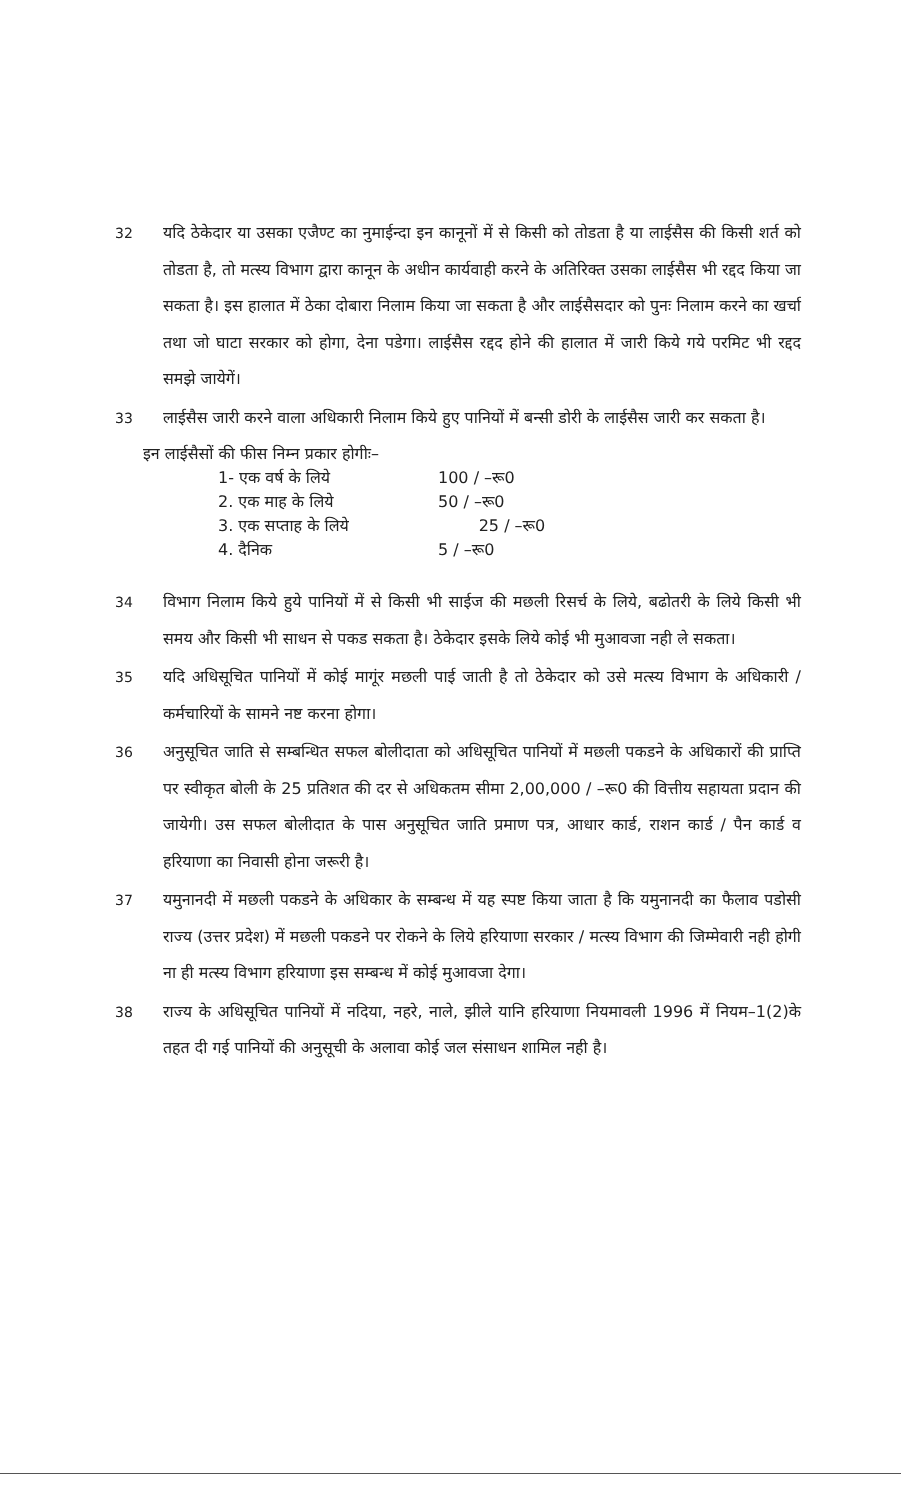32 यदि ठेकेदार या उसका एजैण्ट का नुमाईन्दा इन कानूनों में से किसी को तोडता है या लाईसैस की किसी शर्त को तोडता है, तो मत्स्य विभाग द्वारा कानून के अधीन कार्यवाही करने के अतिरिक्त उसका लाईसैस भी रद्दद किया जा सकता है। इस हालात में ठेका दोबारा निलाम किया जा सकता है और लाईसैसदार को पुनः निलाम करने का खर्चा तथा जो घाटा सरकार को होगा, देना पडेगा। लाईसैस रद्दद होने की हालात में जारी किये गये परमिट भी रद्दद समझे जायेगें।
33 लाईसैस जारी करने वाला अधिकारी निलाम किये हुए पानियों में बन्सी डोरी के लाईसैस जारी कर सकता है।
इन लाईसैसों की फीस निम्न प्रकार होगीः–
| 1- एक वर्ष के लिये | 100 / –रू0 |
| 2. एक माह के लिये | 50 / –रू0 |
| 3. एक सप्ताह के लिये | 25 / –रू0 |
| 4. दैनिक | 5 / –रू0 |
34 विभाग निलाम किये हुये पानियों में से किसी भी साईज की मछली रिसर्च के लिये, बढोतरी के लिये किसी भी समय और किसी भी साधन से पकड सकता है। ठेकेदार इसके लिये कोई भी मुआवजा नही ले सकता।
35 यदि अधिसूचित पानियों में कोई मागूंर मछली पाई जाती है तो ठेकेदार को उसे मत्स्य विभाग के अधिकारी / कर्मचारियों के सामने नष्ट करना होगा।
36 अनुसूचित जाति से सम्बन्धित सफल बोलीदाता को अधिसूचित पानियों में मछली पकडने के अधिकारों की प्राप्ति पर स्वीकृत बोली के 25 प्रतिशत की दर से अधिकतम सीमा 2,00,000 / –रू0 की वित्तीय सहायता प्रदान की जायेगी। उस सफल बोलीदात के पास अनुसूचित जाति प्रमाण पत्र, आधार कार्ड, राशन कार्ड / पैन कार्ड व हरियाणा का निवासी होना जरूरी है।
37 यमुनानदी में मछली पकडने के अधिकार के सम्बन्ध में यह स्पष्ट किया जाता है कि यमुनानदी का फैलाव पडोसी राज्य (उत्तर प्रदेश) में मछली पकडने पर रोकने के लिये हरियाणा सरकार / मत्स्य विभाग की जिम्मेवारी नही होगी ना ही मत्स्य विभाग हरियाणा इस सम्बन्ध में कोई मुआवजा देगा।
38 राज्य के अधिसूचित पानियों में नदिया, नहरे, नाले, झीले यानि हरियाणा नियमावली 1996 में नियम–1(2)के तहत दी गई पानियों की अनुसूची के अलावा कोई जल संसाधन शामिल नही है।